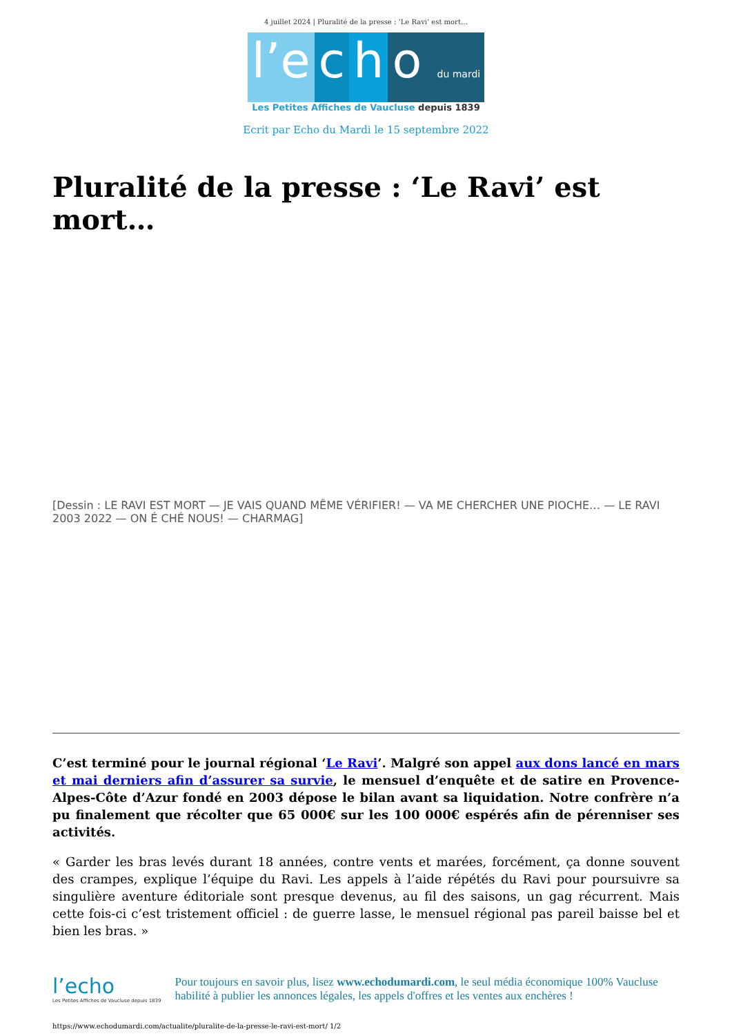4 juillet 2024 | Pluralité de la presse : ‘Le Ravi’ est mort…
l’e c h o du mardi
Les Petites Affiches de Vaucluse depuis 1839
Ecrit par Echo du Mardi le 15 septembre 2022
Pluralité de la presse : ‘Le Ravi’ est mort…
[Dessin : LE RAVI EST MORT — JE VAIS QUAND MÊME VÉRIFIER! — VA ME CHERCHER UNE PIOCHE… — LE RAVI 2003 2022 — ON É CHÉ NOUS! — CHARMAG]
C’est terminé pour le journal régional ‘Le Ravi’. Malgré son appel aux dons lancé en mars et mai derniers afin d’assurer sa survie, le mensuel d’enquête et de satire en Provence-Alpes-Côte d’Azur fondé en 2003 dépose le bilan avant sa liquidation. Notre confrère n’a pu finalement que récolter que 65 000€ sur les 100 000€ espérés afin de pérenniser ses activités.
« Garder les bras levés durant 18 années, contre vents et marées, forcément, ça donne souvent des crampes, explique l’équipe du Ravi. Les appels à l’aide répétés du Ravi pour poursuivre sa singulière aventure éditoriale sont presque devenus, au fil des saisons, un gag récurrent. Mais cette fois-ci c’est tristement officiel : de guerre lasse, le mensuel régional pas pareil baisse bel et bien les bras. »
l’echo
Les Petites Affiches de Vaucluse depuis 1839
Pour toujours en savoir plus, lisez www.echodumardi.com, le seul média économique 100% Vaucluse habilité à publier les annonces légales, les appels d'offres et les ventes aux enchères !
https://www.echodumardi.com/actualite/pluralite-de-la-presse-le-ravi-est-mort/ 1/2